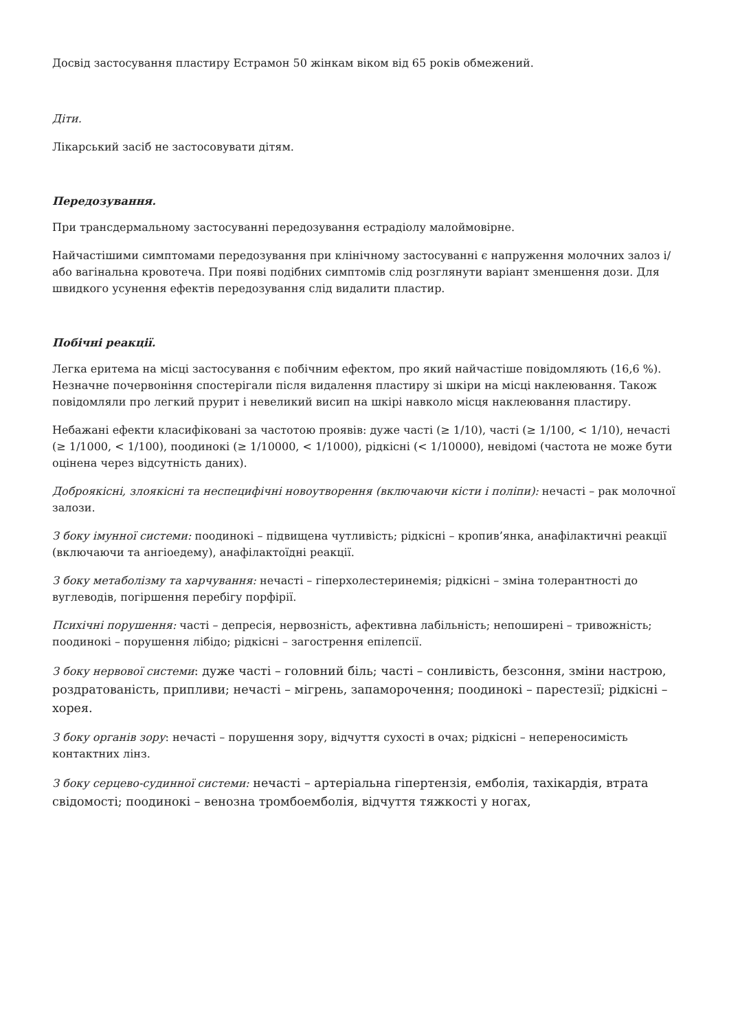Досвід застосування пластиру Естрамон 50 жінкам віком від 65 років обмежений.
Діти.
Лікарський засіб не застосовувати дітям.
Передозування.
При трансдермальному застосуванні передозування естрадіолу малоймовірне.
Найчастішими симптомами передозування при клінічному застосуванні є напруження молочних залоз і/або вагінальна кровотеча. При появі подібних симптомів слід розглянути варіант зменшення дози. Для швидкого усунення ефектів передозування слід видалити пластир.
Побічні реакції.
Легка еритема на місці застосування є побічним ефектом, про який найчастіше повідомляють (16,6 %). Незначне почервоніння спостерігали після видалення пластиру зі шкіри на місці наклеювання. Також повідомляли про легкий прурит і невеликий висип на шкірі навколо місця наклеювання пластиру.
Небажані ефекти класифіковані за частотою проявів: дуже часті (≥ 1/10), часті (≥ 1/100, < 1/10), нечасті (≥ 1/1000, < 1/100), поодинокі (≥ 1/10000, < 1/1000), рідкісні (< 1/10000), невідомі (частота не може бути оцінена через відсутність даних).
Доброякісні, злоякісні та неспецифічні новоутворення (включаючи кісти і поліпи): нечасті – рак молочної залози.
З боку імунної системи: поодинокі – підвищена чутливість; рідкісні – кропив’янка, анафілактичні реакції (включаючи та ангіоедему), анафілактоїдні реакції.
З боку метаболізму та харчування: нечасті – гіперхолестеринемія; рідкісні – зміна толерантності до вуглеводів, погіршення перебігу порфірії.
Психічні порушення: часті – депресія, нервозність, афективна лабільність; непоширені – тривожність; поодинокі – порушення лібідо; рідкісні – загострення епілепсії.
З боку нервової системи: дуже часті – головний біль; часті – сонливість, безсоння, зміни настрою, роздратованість, припливи; нечасті – мігрень, запаморочення; поодинокі – парестезії; рідкісні – хорея.
З боку органів зору: нечасті – порушення зору, відчуття сухості в очах; рідкісні – непереносимість контактних лінз.
З боку серцево-судинної системи: нечасті – артеріальна гіпертензія, емболія, тахікардія, втрата свідомості; поодинокі – венозна тромбоемболія, відчуття тяжкості у ногах,